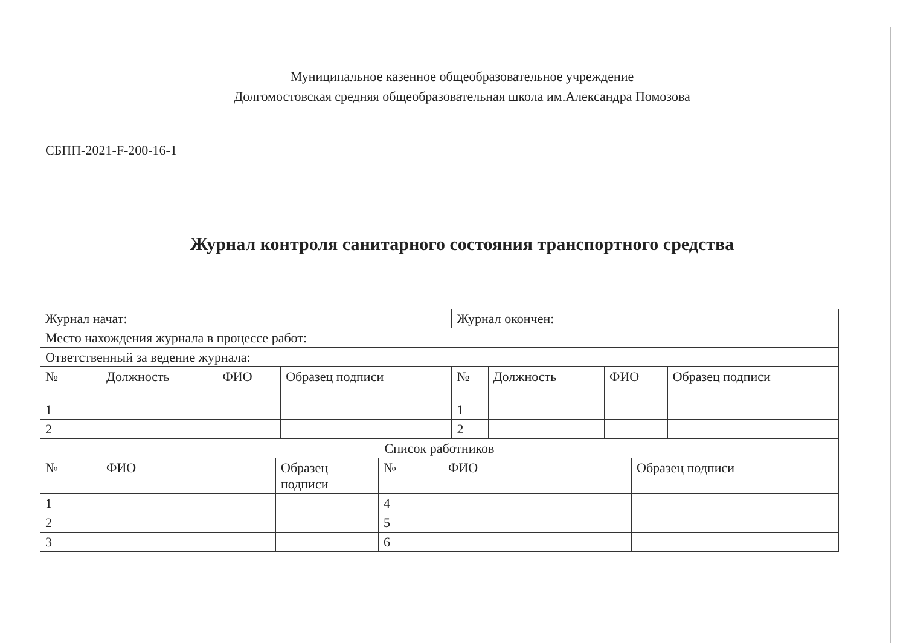Муниципальное казенное общеобразовательное учреждение
Долгомостовская средняя общеобразовательная школа им.Александра Помозова
СБПП-2021-F-200-16-1
Журнал контроля санитарного состояния транспортного средства
| Журнал начат: | | | | Журнал окончен: | | | |
| Место нахождения журнала в процессе работ: | | | | | | | |
| Ответственный за ведение журнала: | | | | | | | |
| № | Должность | ФИО | Образец подписи | № | Должность | ФИО | Образец подписи |
| 1 | | | | 1 | | | |
| 2 | | | | 2 | | | |
| Список работников | | | | | | | |
| № | ФИО | Образец подписи | № | ФИО | Образец подписи |
| 1 | | | 4 | | |
| 2 | | | 5 | | |
| 3 | | | 6 | | |